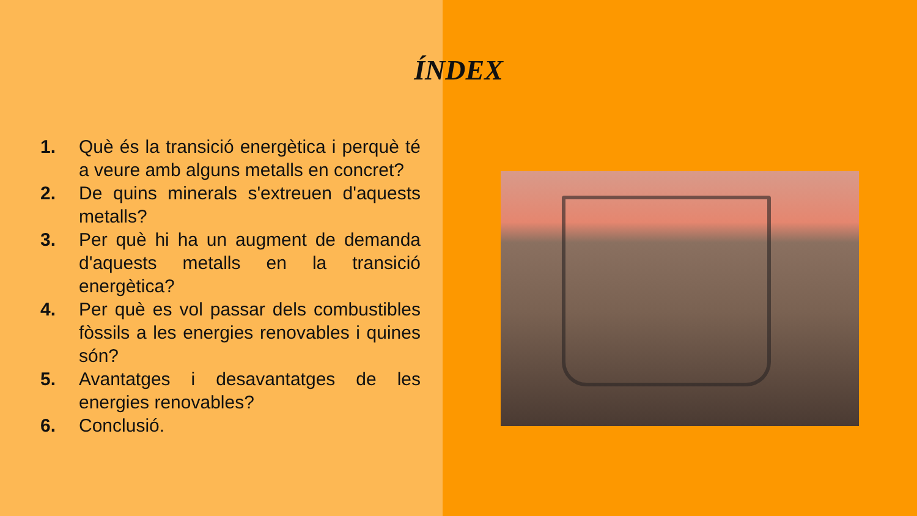ÍNDEX
1. Què és la transició energètica i perquè té a veure amb alguns metalls en concret?
2. De quins minerals s'extreuen d'aquests metalls?
3. Per què hi ha un augment de demanda d'aquests metalls en la transició energètica?
4. Per què es vol passar dels combustibles fòssils a les energies renovables i quines són?
5. Avantatges i desavantatges de les energies renovables?
6. Conclusió.